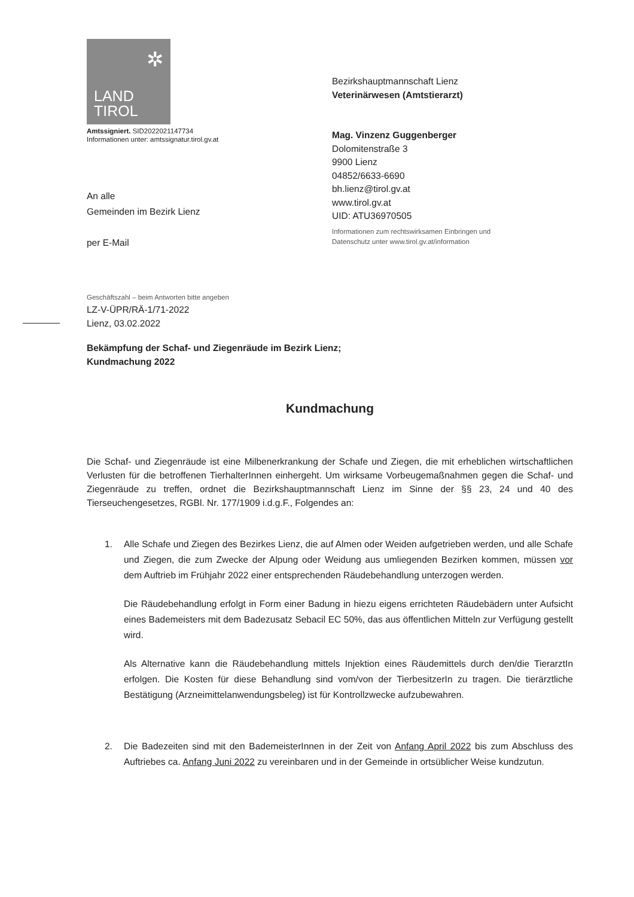✲
LAND
TIROL
Amtssigniert. SID2022021147734
Informationen unter: amtssignatur.tirol.gv.at
An alle
Gemeinden im Bezirk Lienz
per E-Mail
Bezirkshauptmannschaft Lienz
Veterinärwesen (Amtstierarzt)
Mag. Vinzenz Guggenberger
Dolomitenstraße 3
9900 Lienz
04852/6633-6690
bh.lienz@tirol.gv.at
www.tirol.gv.at
UID: ATU36970505
Informationen zum rechtswirksamen Einbringen und
Datenschutz unter www.tirol.gv.at/information
Geschäftszahl – beim Antworten bitte angeben
LZ-V-ÜPR/RÄ-1/71-2022
Lienz, 03.02.2022
Bekämpfung der Schaf- und Ziegenräude im Bezirk Lienz;
Kundmachung 2022
Kundmachung
Die Schaf- und Ziegenräude ist eine Milbenerkrankung der Schafe und Ziegen, die mit erheblichen wirtschaftlichen Verlusten für die betroffenen TierhalterInnen einhergeht. Um wirksame Vorbeugemaßnahmen gegen die Schaf- und Ziegenräude zu treffen, ordnet die Bezirkshauptmannschaft Lienz im Sinne der §§ 23, 24 und 40 des Tierseuchengesetzes, RGBl. Nr. 177/1909 i.d.g.F., Folgendes an:
1.
Alle Schafe und Ziegen des Bezirkes Lienz, die auf Almen oder Weiden aufgetrieben werden, und alle Schafe und Ziegen, die zum Zwecke der Alpung oder Weidung aus umliegenden Bezirken kommen, müssen vor dem Auftrieb im Frühjahr 2022 einer entsprechenden Räudebehandlung unterzogen werden.
Die Räudebehandlung erfolgt in Form einer Badung in hiezu eigens errichteten Räudebädern unter Aufsicht eines Bademeisters mit dem Badezusatz Sebacil EC 50%, das aus öffentlichen Mitteln zur Verfügung gestellt wird.
Als Alternative kann die Räudebehandlung mittels Injektion eines Räudemittels durch den/die TierarztIn erfolgen. Die Kosten für diese Behandlung sind vom/von der TierbesitzerIn zu tragen. Die tierärztliche Bestätigung (Arzneimittelanwendungsbeleg) ist für Kontrollzwecke aufzubewahren.
2.
Die Badezeiten sind mit den BademeisterInnen in der Zeit von Anfang April 2022 bis zum Abschluss des Auftriebes ca. Anfang Juni 2022 zu vereinbaren und in der Gemeinde in ortsüblicher Weise kundzutun.